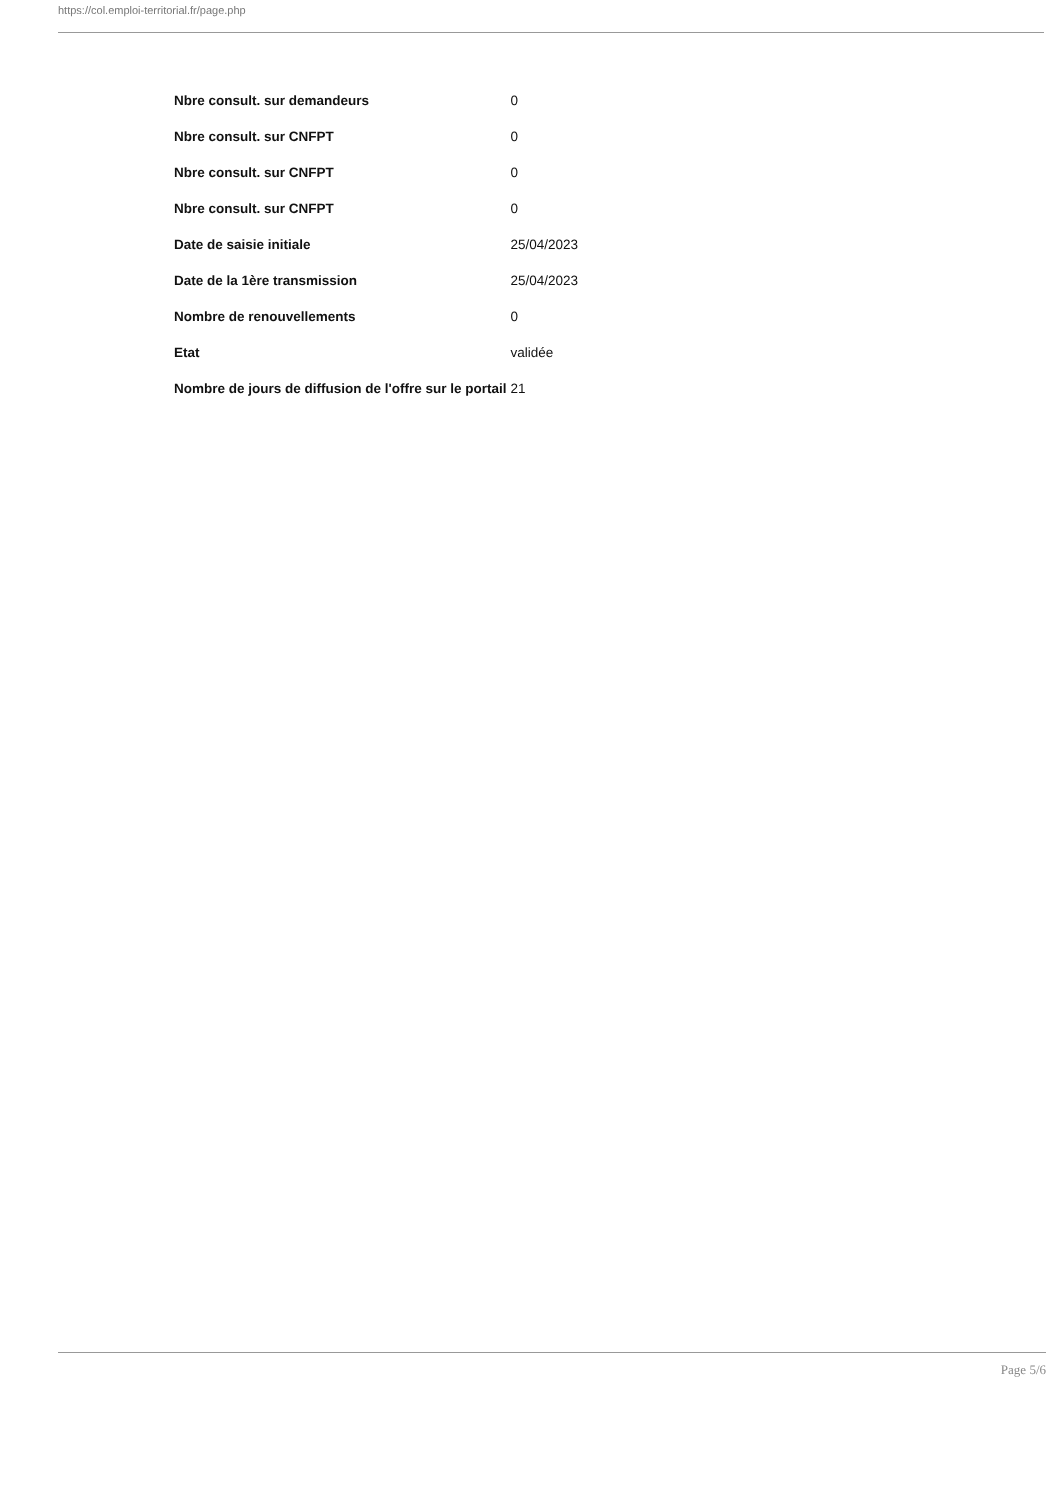https://col.emploi-territorial.fr/page.php
| Nbre consult. sur demandeurs | 0 |
| Nbre consult. sur CNFPT | 0 |
| Nbre consult. sur CNFPT | 0 |
| Nbre consult. sur CNFPT | 0 |
| Date de saisie initiale | 25/04/2023 |
| Date de la 1ère transmission | 25/04/2023 |
| Nombre de renouvellements | 0 |
| Etat | validée |
| Nombre de jours de diffusion de l'offre sur le portail | 21 |
Page 5/6